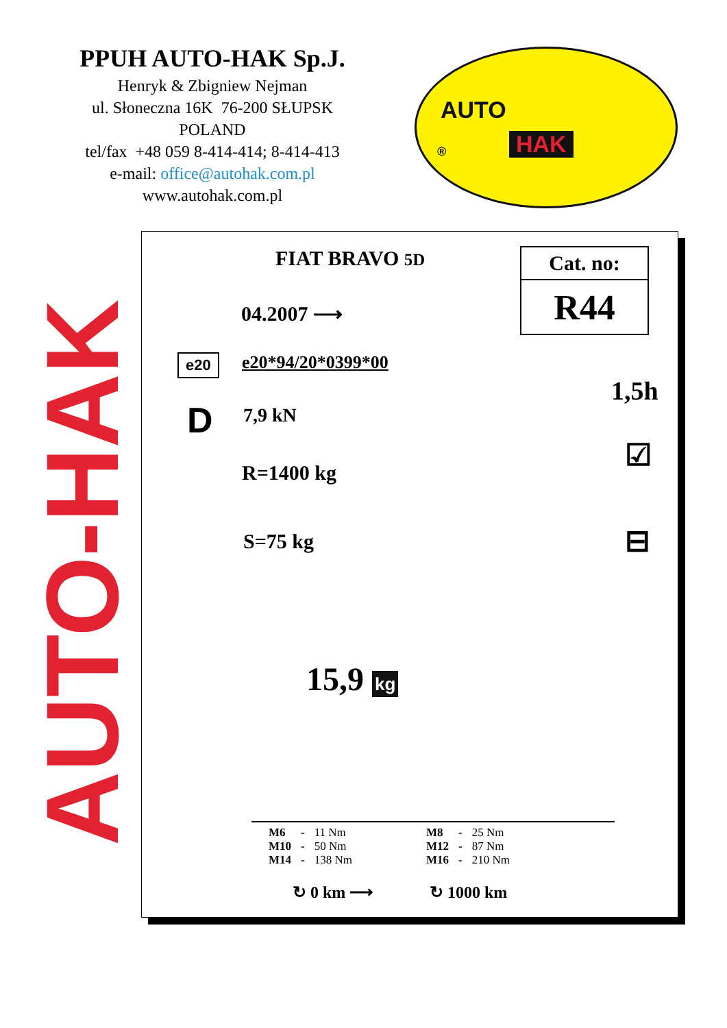PPUH AUTO-HAK Sp.J.
Henryk & Zbigniew Nejman
ul. Słoneczna 16K 76-200 SŁUPSK
POLAND
tel/fax +48 059 8-414-414; 8-414-413
e-mail: office@autohak.com.pl
www.autohak.com.pl
AUTO
® HAK
AUTO-HAK
FIAT BRAVO 5D
04.2007 ⟶
e20 e20*94/20*0399*00
D 7,9 kN
R=1400 kg
S=75 kg
Cat. no:
R44
1,5h
☑
⊟
15,9 kg
| M6 | - | 11 Nm | | M8 | - | 25 Nm |
| M10 | - | 50 Nm | | M12 | - | 87 Nm |
| M14 | - | 138 Nm | | M16 | - | 210 Nm |
↻ 0 km ⟶ ↻ 1000 km